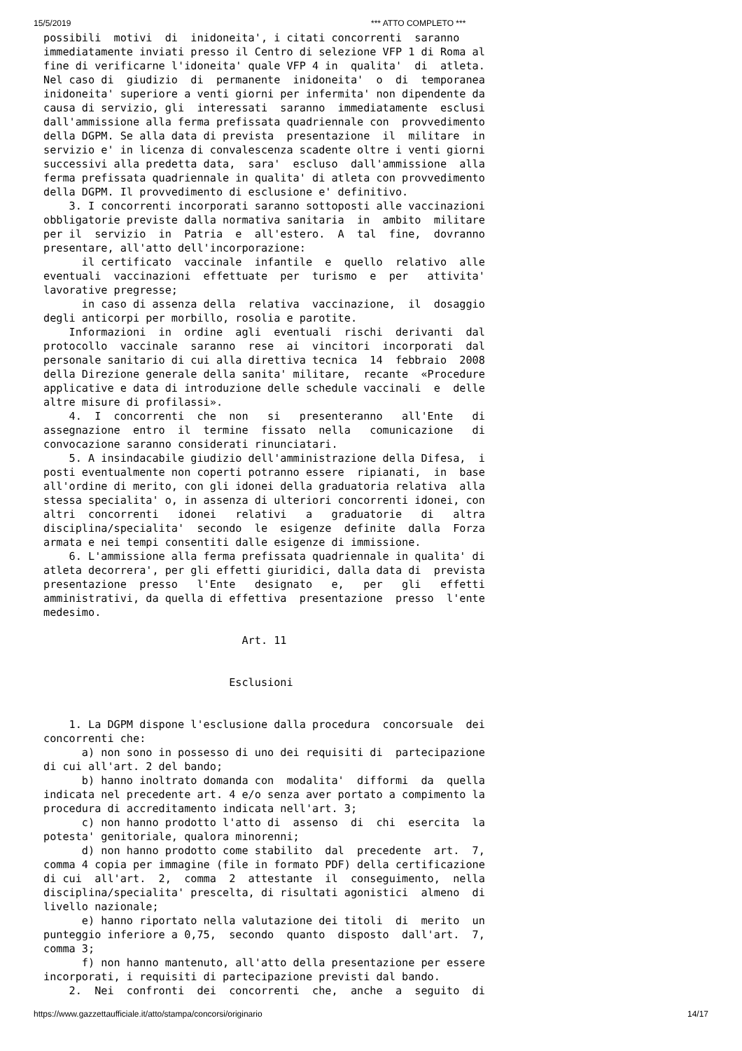15/5/2019 *** ATTO COMPLETO ***
possibili  motivi  di  inidoneita', i citati concorrenti  saranno
immediatamente inviati presso il Centro di selezione VFP 1 di Roma al
fine di verificarne l'idoneita' quale VFP 4 in  qualita'  di  atleta.
Nel caso di  giudizio  di  permanente  inidoneita'  o  di  temporanea
inidoneita' superiore a venti giorni per infermita' non dipendente da
causa di servizio, gli  interessati  saranno  immediatamente  esclusi
dall'ammissione alla ferma prefissata quadriennale con  provvedimento
della DGPM. Se alla data di prevista  presentazione  il  militare  in
servizio e' in licenza di convalescenza scadente oltre i venti giorni
successivi alla predetta data,  sara'  escluso  dall'ammissione  alla
ferma prefissata quadriennale in qualita' di atleta con provvedimento
della DGPM. Il provvedimento di esclusione e' definitivo.
    3. I concorrenti incorporati saranno sottoposti alle vaccinazioni
obbligatorie previste dalla normativa sanitaria  in  ambito  militare
per il  servizio  in  Patria  e  all'estero.  A  tal  fine,  dovranno
presentare, all'atto dell'incorporazione:
      il certificato  vaccinale  infantile  e  quello  relativo  alle
eventuali  vaccinazioni  effettuate  per  turismo  e  per   attivita'
lavorative pregresse;
      in caso di assenza della  relativa  vaccinazione,  il  dosaggio
degli anticorpi per morbillo, rosolia e parotite.
    Informazioni  in  ordine  agli  eventuali  rischi  derivanti  dal
protocollo  vaccinale  saranno  rese  ai  vincitori  incorporati  dal
personale sanitario di cui alla direttiva tecnica  14  febbraio  2008
della Direzione generale della sanita' militare,  recante  «Procedure
applicative e data di introduzione delle schedule vaccinali  e  delle
altre misure di profilassi».
    4.  I  concorrenti  che  non   si   presenteranno   all'Ente   di
assegnazione  entro  il  termine  fissato  nella   comunicazione   di
convocazione saranno considerati rinunciatari.
    5. A insindacabile giudizio dell'amministrazione della Difesa,  i
posti eventualmente non coperti potranno essere  ripianati,  in  base
all'ordine di merito, con gli idonei della graduatoria relativa  alla
stessa specialita' o, in assenza di ulteriori concorrenti idonei, con
altri  concorrenti   idonei   relativi   a   graduatorie   di   altra
disciplina/specialita'  secondo  le  esigenze  definite  dalla  Forza
armata e nei tempi consentiti dalle esigenze di immissione.
    6. L'ammissione alla ferma prefissata quadriennale in qualita' di
atleta decorrera', per gli effetti giuridici, dalla data di  prevista
presentazione  presso   l'Ente   designato   e,   per   gli   effetti
amministrativi, da quella di effettiva  presentazione  presso  l'ente
medesimo.

                               Art. 11


                             Esclusioni


    1. La DGPM dispone l'esclusione dalla procedura  concorsuale  dei
concorrenti che:
      a) non sono in possesso di uno dei requisiti di  partecipazione
di cui all'art. 2 del bando;
      b) hanno inoltrato domanda con  modalita'  difformi  da  quella
indicata nel precedente art. 4 e/o senza aver portato a compimento la
procedura di accreditamento indicata nell'art. 3;
      c) non hanno prodotto l'atto di  assenso  di  chi  esercita  la
potesta' genitoriale, qualora minorenni;
      d) non hanno prodotto come stabilito  dal  precedente  art.  7,
comma 4 copia per immagine (file in formato PDF) della certificazione
di cui  all'art.  2,  comma  2  attestante  il  conseguimento,  nella
disciplina/specialita' prescelta, di risultati agonistici  almeno  di
livello nazionale;
      e) hanno riportato nella valutazione dei titoli  di  merito  un
punteggio inferiore a 0,75,  secondo  quanto  disposto  dall'art.  7,
comma 3;
      f) non hanno mantenuto, all'atto della presentazione per essere
incorporati, i requisiti di partecipazione previsti dal bando.
    2.  Nei  confronti  dei  concorrenti  che,  anche  a  seguito  di
https://www.gazzettaufficiale.it/atto/stampa/concorsi/originario 14/17